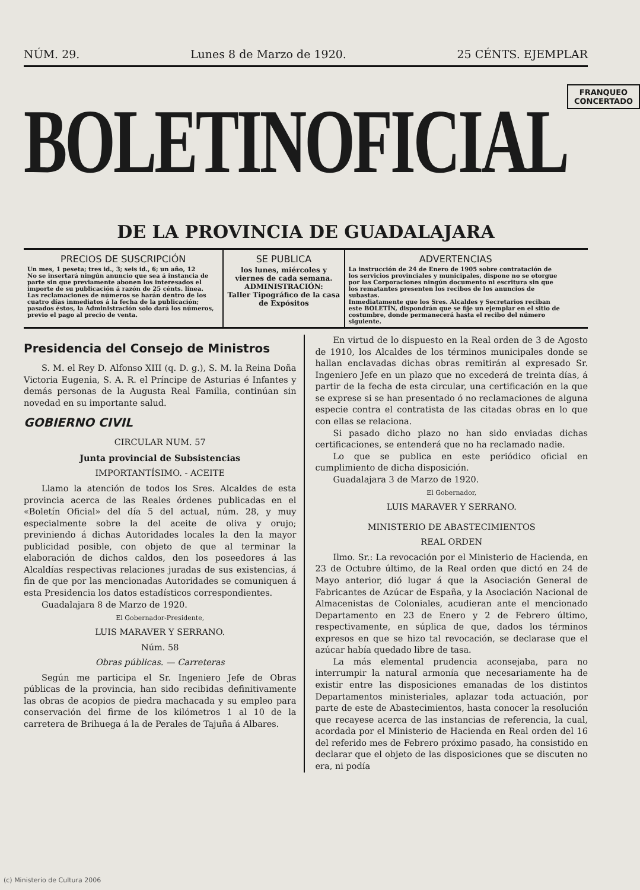NÚM. 29. Lunes 8 de Marzo de 1920. 25 CÉNTS. EJEMPLAR
BOLETIN OFICIAL
FRANQUEO
CONCERTADO
DE LA PROVINCIA DE GUADALAJARA
PRECIOS DE SUSCRIPCIÓN
Un mes, 1 peseta; tres id., 3; seis id., 6; un año, 12
No se insertará ningún anuncio que sea á instancia de parte sin que previamente abonen los interesados el importe de su publicación á razón de 25 cénts. línea.
Las reclamaciones de números se harán dentro de los cuatro días inmediatos á la fecha de la publicación; pasados éstos, la Administración solo dará los números, previo el pago al precio de venta.
SE PUBLICA
los lunes, miércoles y viernes de cada semana.
ADMINISTRACIÓN:
Taller Tipográfico de la casa de Expósitos
ADVERTENCIAS
La instrucción de 24 de Enero de 1905 sobre contratación de los servicios provinciales y municipales, dispone no se otorgue por las Corporaciones ningún documento ni escritura sin que los rematantes presenten los recibos de los anuncios de subastas.
Inmediatamente que los Sres. Alcaldes y Secretarios reciban este BOLETÍN, dispondrán que se fije un ejemplar en el sitio de costumbre, donde permanecerá hasta el recibo del número siguiente.
Presidencia del Consejo de Ministros
S. M. el Rey D. Alfonso XIII (q. D. g.), S. M. la Reina Doña Victoria Eugenia, S. A. R. el Príncipe de Asturias é Infantes y demás personas de la Augusta Real Familia, continúan sin novedad en su importante salud.
GOBIERNO CIVIL
CIRCULAR NUM. 57
Junta provincial de Subsistencias
IMPORTANTÍSIMO. - ACEITE
Llamo la atención de todos los Sres. Alcaldes de esta provincia acerca de las Reales órdenes publicadas en el «Boletín Oficial» del día 5 del actual, núm. 28, y muy especialmente sobre la del aceite de oliva y orujo; previniendo á dichas Autoridades locales la den la mayor publicidad posible, con objeto de que al terminar la elaboración de dichos caldos, den los poseedores á las Alcaldías respectivas relaciones juradas de sus existencias, á fin de que por las mencionadas Autoridades se comuniquen á esta Presidencia los datos estadísticos correspondientes.
Guadalajara 8 de Marzo de 1920.
El Gobernador-Presidente,
LUIS MARAVER Y SERRANO.
Núm. 58
Obras públicas. — Carreteras
Según me participa el Sr. Ingeniero Jefe de Obras públicas de la provincia, han sido recibidas definitivamente las obras de acopios de piedra machacada y su empleo para conservación del firme de los kilómetros 1 al 10 de la carretera de Brihuega á la de Perales de Tajuña á Albares.
En virtud de lo dispuesto en la Real orden de 3 de Agosto de 1910, los Alcaldes de los términos municipales donde se hallan enclavadas dichas obras remitirán al expresado Sr. Ingeniero Jefe en un plazo que no excederá de treinta días, á partir de la fecha de esta circular, una certificación en la que se exprese si se han presentado ó no reclamaciones de alguna especie contra el contratista de las citadas obras en lo que con ellas se relaciona.
Si pasado dicho plazo no han sido enviadas dichas certificaciones, se entenderá que no ha reclamado nadie.
Lo que se publica en este periódico oficial en cumplimiento de dicha disposición.
Guadalajara 3 de Marzo de 1920.
El Gobernador,
LUIS MARAVER Y SERRANO.
MINISTERIO DE ABASTECIMIENTOS
REAL ORDEN
Ilmo. Sr.: La revocación por el Ministerio de Hacienda, en 23 de Octubre último, de la Real orden que dictó en 24 de Mayo anterior, dió lugar á que la Asociación General de Fabricantes de Azúcar de España, y la Asociación Nacional de Almacenistas de Coloniales, acudieran ante el mencionado Departamento en 23 de Enero y 2 de Febrero último, respectivamente, en súplica de que, dados los términos expresos en que se hizo tal revocación, se declarase que el azúcar había quedado libre de tasa.
La más elemental prudencia aconsejaba, para no interrumpir la natural armonía que necesariamente ha de existir entre las disposiciones emanadas de los distintos Departamentos ministeriales, aplazar toda actuación, por parte de este de Abastecimientos, hasta conocer la resolución que recayese acerca de las instancias de referencia, la cual, acordada por el Ministerio de Hacienda en Real orden del 16 del referido mes de Febrero próximo pasado, ha consistido en declarar que el objeto de las disposiciones que se discuten no era, ni podía
(c) Ministerio de Cultura 2006